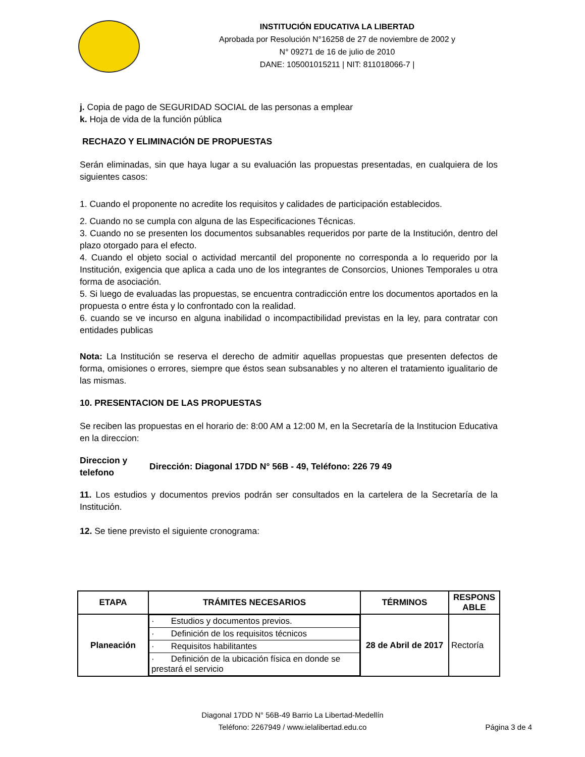INSTITUCIÓN EDUCATIVA LA LIBERTAD
Aprobada por Resolución N°16258 de 27 de noviembre de 2002 y
N° 09271 de 16 de julio de 2010
DANE: 105001015211 | NIT: 811018066-7 |
j. Copia de pago de SEGURIDAD SOCIAL de las personas a emplear
k. Hoja de vida de la función pública
RECHAZO Y ELIMINACIÓN DE PROPUESTAS
Serán eliminadas, sin que haya lugar a su evaluación las propuestas presentadas, en cualquiera de los siguientes casos:
1. Cuando el proponente no acredite los requisitos y calidades de participación establecidos.
2. Cuando no se cumpla con alguna de las Especificaciones Técnicas.
3. Cuando no se presenten los documentos subsanables requeridos por parte de la Institución, dentro del plazo otorgado para el efecto.
4. Cuando el objeto social o actividad mercantil del proponente no corresponda a lo requerido por la Institución, exigencia que aplica a cada uno de los integrantes de Consorcios, Uniones Temporales u otra forma de asociación.
5. Si luego de evaluadas las propuestas, se encuentra contradicción entre los documentos aportados en la propuesta o entre ésta y lo confrontado con la realidad.
6. cuando se ve incurso en alguna inabilidad o incompactibilidad previstas en la ley, para contratar con entidades publicas
Nota: La Institución se reserva el derecho de admitir aquellas propuestas que presenten defectos de forma, omisiones o errores, siempre que éstos sean subsanables y no alteren el tratamiento igualitario de las mismas.
10. PRESENTACION DE LAS PROPUESTAS
Se reciben las propuestas en el horario de: 8:00 AM a 12:00 M, en la Secretaría de la Institucion Educativa en la direccion:
Direccion y telefono
Dirección: Diagonal 17DD N° 56B - 49, Teléfono: 226 79 49
11. Los estudios y documentos previos podrán ser consultados en la cartelera de la Secretaría de la Institución.
12. Se tiene previsto el siguiente cronograma:
| ETAPA | TRÁMITES NECESARIOS | TÉRMINOS | RESPONS ABLE |
| --- | --- | --- | --- |
| Planeación | / · Estudios y documentos previos. / / · Definición de los requisitos técnicos / / · Requisitos habilitantes / / · Definición de la ubicación física en donde se prestará el servicio / | 28 de Abril de 2017 | Rectoría |
Diagonal 17DD N° 56B-49 Barrio La Libertad-Medellín
Teléfono: 2267949 / www.ielalibertad.edu.co
Página 3 de 4